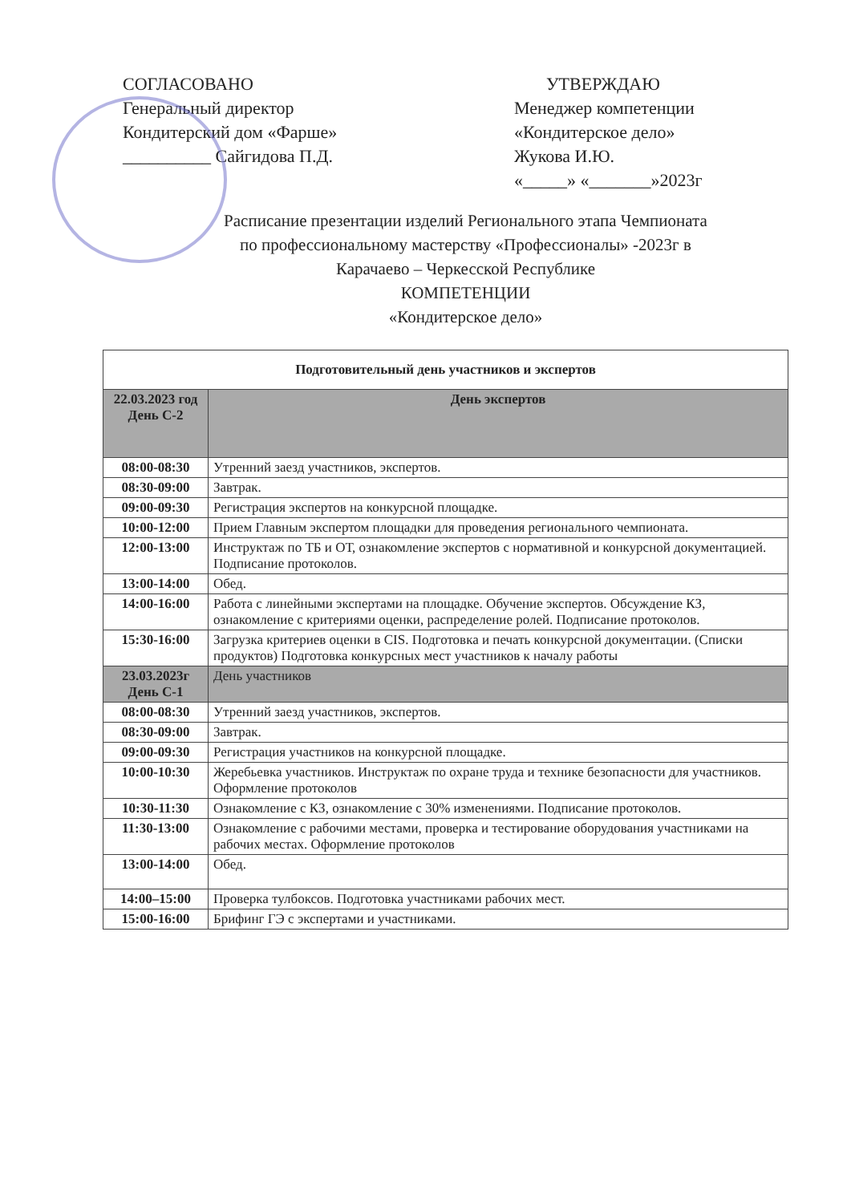СОГЛАСОВАНО
Генеральный директор
Кондитерский дом «Фарше»
__________ Сайгидова П.Д.
УТВЕРЖДАЮ
Менеджер компетенции
«Кондитерское дело»
Жукова И.Ю.
«_____» «_______»2023г
Расписание презентации изделий Регионального этапа Чемпионата
по профессиональному мастерству «Профессионалы» -2023г в
Карачаево – Черкесской Республике
КОМПЕТЕНЦИИ
«Кондитерское дело»
| Подготовительный день участников и экспертов | |
| --- | --- |
| 22.03.2023 год День С-2 | День экспертов |
| 08:00-08:30 | Утренний заезд участников, экспертов. |
| 08:30-09:00 | Завтрак. |
| 09:00-09:30 | Регистрация экспертов на конкурсной площадке. |
| 10:00-12:00 | Прием Главным экспертом площадки для проведения регионального чемпионата. |
| 12:00-13:00 | Инструктаж по ТБ и ОТ, ознакомление экспертов с нормативной и конкурсной документацией. Подписание протоколов. |
| 13:00-14:00 | Обед. |
| 14:00-16:00 | Работа с линейными экспертами на площадке. Обучение экспертов. Обсуждение КЗ, ознакомление с критериями оценки, распределение ролей. Подписание протоколов. |
| 15:30-16:00 | Загрузка критериев оценки в CIS. Подготовка и печать конкурсной документации. (Списки продуктов) Подготовка конкурсных мест участников к началу работы |
| 23.03.2023г День С-1 | День участников |
| 08:00-08:30 | Утренний заезд участников, экспертов. |
| 08:30-09:00 | Завтрак. |
| 09:00-09:30 | Регистрация участников на конкурсной площадке. |
| 10:00-10:30 | Жеребьевка участников. Инструктаж по охране труда и технике безопасности для участников. Оформление протоколов |
| 10:30-11:30 | Ознакомление с КЗ, ознакомление с 30% изменениями. Подписание протоколов. |
| 11:30-13:00 | Ознакомление с рабочими местами, проверка и тестирование оборудования участниками на рабочих местах. Оформление протоколов |
| 13:00-14:00 | Обед. |
| 14:00–15:00 | Проверка тулбоксов. Подготовка участниками рабочих мест. |
| 15:00-16:00 | Брифинг ГЭ с экспертами и участниками. |